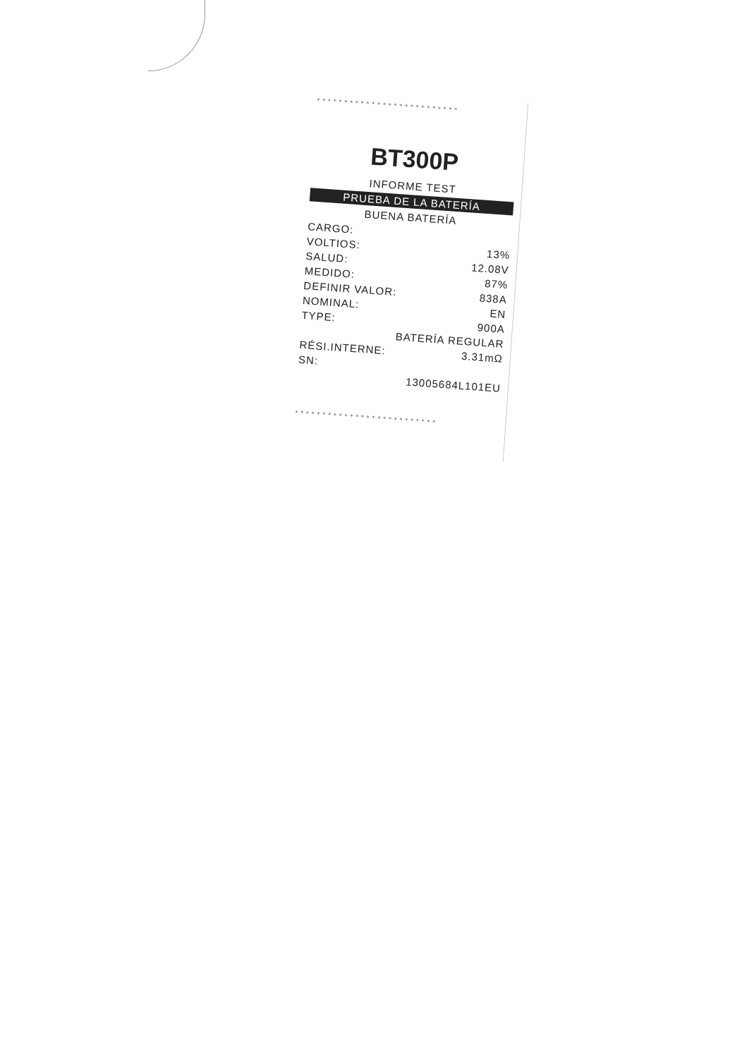**************************
BT300P
INFORME TEST
PRUEBA DE LA BATERÍA
BUENA BATERÍA
CARGO:
VOLTIOS: 13%
SALUD: 12.08V
MEDIDO: 87%
DEFINIR VALOR: 838A
NOMINAL: EN
TYPE: 900A
BATERÍA REGULAR
RÉSI.INTERNE: 3.31mΩ
SN:
13005684L101EU
**************************